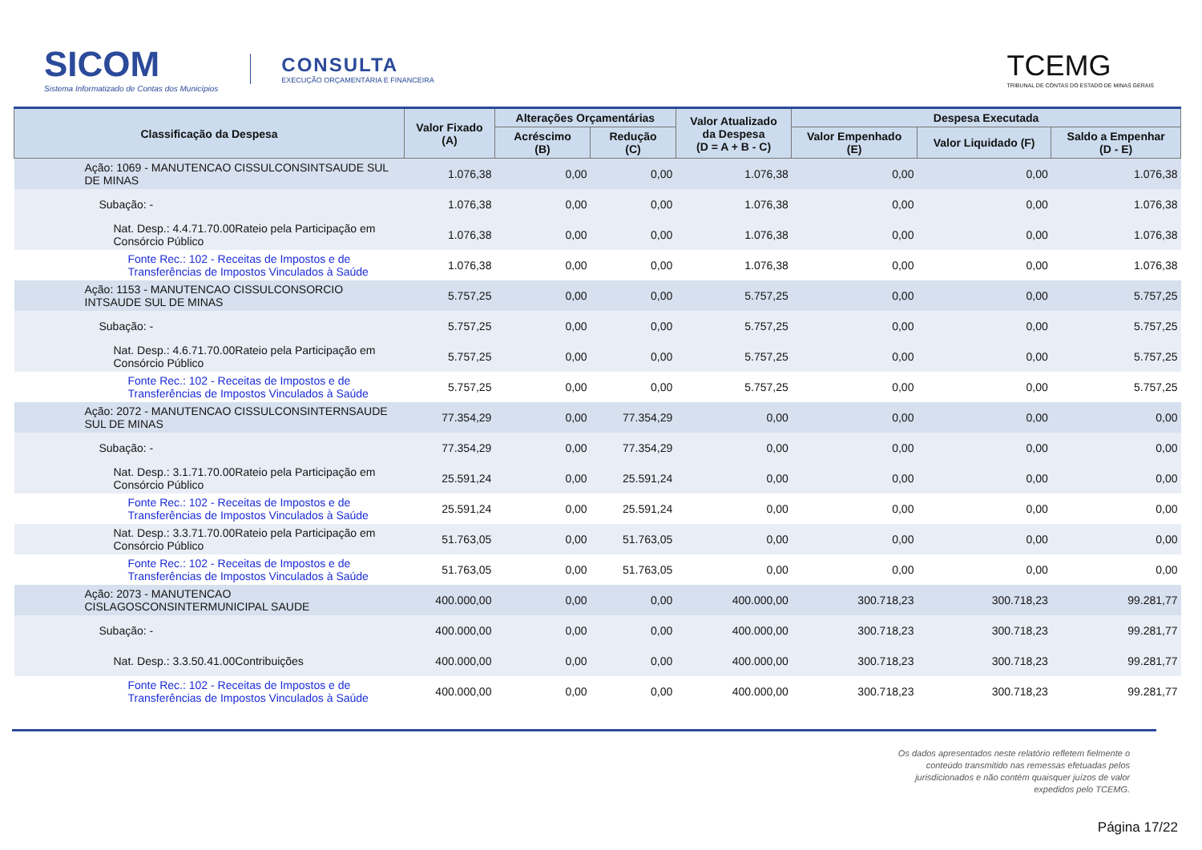SICOM
Sistema Informatizado de Contas dos Municípios
CONSULTA
EXECUÇÃO ORÇAMENTÁRIA E FINANCEIRA
TCEMG
TRIBUNAL DE CONTAS DO ESTADO DE MINAS GERAIS
| Classificação da Despesa | Valor Fixado (A) | Alterações Orçamentárias | | Valor Atualizado da Despesa (D = A + B - C) | Despesa Executada | | |
| --- | --- | --- | --- | --- | --- | --- | --- |
| | | Acréscimo (B) | Redução (C) | | Valor Empenhado (E) | Valor Liquidado (F) | Saldo a Empenhar (D - E) |
| Ação: 1069 - MANUTENCAO CISSULCONSINTSAUDE SUL DE MINAS | 1.076,38 | 0,00 | 0,00 | 1.076,38 | 0,00 | 0,00 | 1.076,38 |
| Subação: - | 1.076,38 | 0,00 | 0,00 | 1.076,38 | 0,00 | 0,00 | 1.076,38 |
| Nat. Desp.: 4.4.71.70.00Rateio pela Participação em Consórcio Público | 1.076,38 | 0,00 | 0,00 | 1.076,38 | 0,00 | 0,00 | 1.076,38 |
| Fonte Rec.: 102 - Receitas de Impostos e de Transferências de Impostos Vinculados à Saúde | 1.076,38 | 0,00 | 0,00 | 1.076,38 | 0,00 | 0,00 | 1.076,38 |
| Ação: 1153 - MANUTENCAO CISSULCONSORCIO INTSAUDE SUL DE MINAS | 5.757,25 | 0,00 | 0,00 | 5.757,25 | 0,00 | 0,00 | 5.757,25 |
| Subação: - | 5.757,25 | 0,00 | 0,00 | 5.757,25 | 0,00 | 0,00 | 5.757,25 |
| Nat. Desp.: 4.6.71.70.00Rateio pela Participação em Consórcio Público | 5.757,25 | 0,00 | 0,00 | 5.757,25 | 0,00 | 0,00 | 5.757,25 |
| Fonte Rec.: 102 - Receitas de Impostos e de Transferências de Impostos Vinculados à Saúde | 5.757,25 | 0,00 | 0,00 | 5.757,25 | 0,00 | 0,00 | 5.757,25 |
| Ação: 2072 - MANUTENCAO CISSULCONSINTERNSAUDE SUL DE MINAS | 77.354,29 | 0,00 | 77.354,29 | 0,00 | 0,00 | 0,00 | 0,00 |
| Subação: - | 77.354,29 | 0,00 | 77.354,29 | 0,00 | 0,00 | 0,00 | 0,00 |
| Nat. Desp.: 3.1.71.70.00Rateio pela Participação em Consórcio Público | 25.591,24 | 0,00 | 25.591,24 | 0,00 | 0,00 | 0,00 | 0,00 |
| Fonte Rec.: 102 - Receitas de Impostos e de Transferências de Impostos Vinculados à Saúde | 25.591,24 | 0,00 | 25.591,24 | 0,00 | 0,00 | 0,00 | 0,00 |
| Nat. Desp.: 3.3.71.70.00Rateio pela Participação em Consórcio Público | 51.763,05 | 0,00 | 51.763,05 | 0,00 | 0,00 | 0,00 | 0,00 |
| Fonte Rec.: 102 - Receitas de Impostos e de Transferências de Impostos Vinculados à Saúde | 51.763,05 | 0,00 | 51.763,05 | 0,00 | 0,00 | 0,00 | 0,00 |
| Ação: 2073 - MANUTENCAO CISLAGOSCONSINTERMUNICIPAL SAUDE | 400.000,00 | 0,00 | 0,00 | 400.000,00 | 300.718,23 | 300.718,23 | 99.281,77 |
| Subação: - | 400.000,00 | 0,00 | 0,00 | 400.000,00 | 300.718,23 | 300.718,23 | 99.281,77 |
| Nat. Desp.: 3.3.50.41.00Contribuições | 400.000,00 | 0,00 | 0,00 | 400.000,00 | 300.718,23 | 300.718,23 | 99.281,77 |
| Fonte Rec.: 102 - Receitas de Impostos e de Transferências de Impostos Vinculados à Saúde | 400.000,00 | 0,00 | 0,00 | 400.000,00 | 300.718,23 | 300.718,23 | 99.281,77 |
Os dados apresentados neste relatório refletem fielmente o conteúdo transmitido nas remessas efetuadas pelos jurisdicionados e não contém quaisquer juízos de valor expedidos pelo TCEMG.
Página 17/22